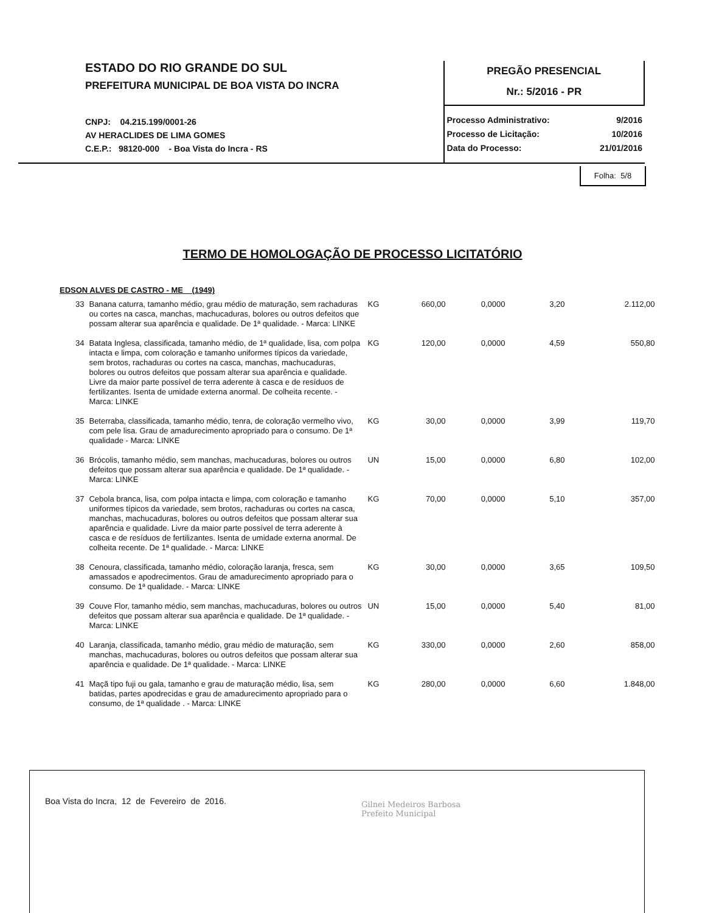ESTADO DO RIO GRANDE DO SUL
PREFEITURA MUNICIPAL DE BOA VISTA DO INCRA
CNPJ: 04.215.199/0001-26
AV HERACLIDES DE LIMA GOMES
C.E.P.: 98120-000 - Boa Vista do Incra - RS
PREGÃO PRESENCIAL
Nr.: 5/2016 - PR
Processo Administrativo: 9/2016
Processo de Licitação: 10/2016
Data do Processo: 21/01/2016
Folha: 5/8
TERMO DE HOMOLOGAÇÃO DE PROCESSO LICITATÓRIO
EDSON ALVES DE CASTRO - ME (1949)
| 33 | Banana caturra, tamanho médio, grau médio de maturação, sem rachaduras ou cortes na casca, manchas, machucaduras, bolores ou outros defeitos que possam alterar sua aparência e qualidade. De 1ª qualidade. - Marca: LINKE | KG | 660,00 | 0,0000 | 3,20 | 2.112,00 |
| 34 | Batata Inglesa, classificada, tamanho médio, de 1ª qualidade, lisa, com polpa intacta e limpa, com coloração e tamanho uniformes típicos da variedade, sem brotos, rachaduras ou cortes na casca, manchas, machucaduras, bolores ou outros defeitos que possam alterar sua aparência e qualidade. Livre da maior parte possível de terra aderente à casca e de resíduos de fertilizantes. Isenta de umidade externa anormal. De colheita recente. - Marca: LINKE | KG | 120,00 | 0,0000 | 4,59 | 550,80 |
| 35 | Beterraba, classificada, tamanho médio, tenra, de coloração vermelho vivo, com pele lisa. Grau de amadurecimento apropriado para o consumo. De 1ª qualidade - Marca: LINKE | KG | 30,00 | 0,0000 | 3,99 | 119,70 |
| 36 | Brócolis, tamanho médio, sem manchas, machucaduras, bolores ou outros defeitos que possam alterar sua aparência e qualidade. De 1ª qualidade. - Marca: LINKE | UN | 15,00 | 0,0000 | 6,80 | 102,00 |
| 37 | Cebola branca, lisa, com polpa intacta e limpa, com coloração e tamanho uniformes típicos da variedade, sem brotos, rachaduras ou cortes na casca, manchas, machucaduras, bolores ou outros defeitos que possam alterar sua aparência e qualidade. Livre da maior parte possível de terra aderente à casca e de resíduos de fertilizantes. Isenta de umidade externa anormal. De colheita recente. De 1ª qualidade. - Marca: LINKE | KG | 70,00 | 0,0000 | 5,10 | 357,00 |
| 38 | Cenoura, classificada, tamanho médio, coloração laranja, fresca, sem amassados e apodrecimentos. Grau de amadurecimento apropriado para o consumo. De 1ª qualidade. - Marca: LINKE | KG | 30,00 | 0,0000 | 3,65 | 109,50 |
| 39 | Couve Flor, tamanho médio, sem manchas, machucaduras, bolores ou outros defeitos que possam alterar sua aparência e qualidade. De 1ª qualidade. - Marca: LINKE | UN | 15,00 | 0,0000 | 5,40 | 81,00 |
| 40 | Laranja, classificada, tamanho médio, grau médio de maturação, sem manchas, machucaduras, bolores ou outros defeitos que possam alterar sua aparência e qualidade. De 1ª qualidade. - Marca: LINKE | KG | 330,00 | 0,0000 | 2,60 | 858,00 |
| 41 | Maçã tipo fuji ou gala, tamanho e grau de maturação médio, lisa, sem batidas, partes apodrecidas e grau de amadurecimento apropriado para o consumo, de 1ª qualidade . - Marca: LINKE | KG | 280,00 | 0,0000 | 6,60 | 1.848,00 |
Boa Vista do Incra, 12 de Fevereiro de 2016.
Gilnei Medeiros Barbosa
Prefeito Municipal